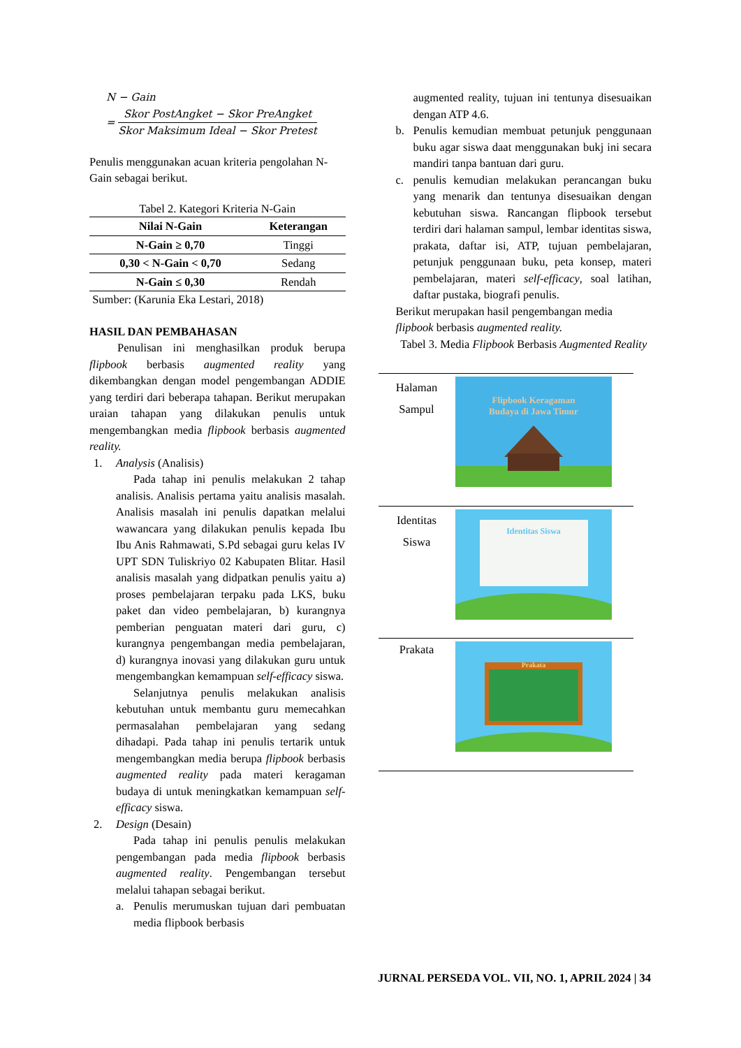N − Gain
= Skor PostAngket − Skor PreAngket Skor Maksimum Ideal − Skor Pretest
Penulis menggunakan acuan kriteria pengolahan N-Gain sebagai berikut.
Tabel 2. Kategori Kriteria N-Gain
| Nilai N-Gain | Keterangan |
| --- | --- |
| N-Gain ≥ 0,70 | Tinggi |
| 0,30 < N-Gain < 0,70 | Sedang |
| N-Gain ≤ 0,30 | Rendah |
Sumber: (Karunia Eka Lestari, 2018)
HASIL DAN PEMBAHASAN
Penulisan ini menghasilkan produk berupa flipbook berbasis augmented reality yang dikembangkan dengan model pengembangan ADDIE yang terdiri dari beberapa tahapan. Berikut merupakan uraian tahapan yang dilakukan penulis untuk mengembangkan media flipbook berbasis augmented reality.
1. Analysis (Analisis)
Pada tahap ini penulis melakukan 2 tahap analisis. Analisis pertama yaitu analisis masalah. Analisis masalah ini penulis dapatkan melalui wawancara yang dilakukan penulis kepada Ibu Ibu Anis Rahmawati, S.Pd sebagai guru kelas IV UPT SDN Tuliskriyo 02 Kabupaten Blitar. Hasil analisis masalah yang didpatkan penulis yaitu a) proses pembelajaran terpaku pada LKS, buku paket dan video pembelajaran, b) kurangnya pemberian penguatan materi dari guru, c) kurangnya pengembangan media pembelajaran, d) kurangnya inovasi yang dilakukan guru untuk mengembangkan kemampuan self-efficacy siswa.
Selanjutnya penulis melakukan analisis kebutuhan untuk membantu guru memecahkan permasalahan pembelajaran yang sedang dihadapi. Pada tahap ini penulis tertarik untuk mengembangkan media berupa flipbook berbasis augmented reality pada materi keragaman budaya di untuk meningkatkan kemampuan self-efficacy siswa.
2. Design (Desain)
Pada tahap ini penulis penulis melakukan pengembangan pada media flipbook berbasis augmented reality. Pengembangan tersebut melalui tahapan sebagai berikut.
a. Penulis merumuskan tujuan dari pembuatan media flipbook berbasis
augmented reality, tujuan ini tentunya disesuaikan dengan ATP 4.6.
b. Penulis kemudian membuat petunjuk penggunaan buku agar siswa daat menggunakan bukj ini secara mandiri tanpa bantuan dari guru.
c. penulis kemudian melakukan perancangan buku yang menarik dan tentunya disesuaikan dengan kebutuhan siswa. Rancangan flipbook tersebut terdiri dari halaman sampul, lembar identitas siswa, prakata, daftar isi, ATP, tujuan pembelajaran, petunjuk penggunaan buku, peta konsep, materi pembelajaran, materi self-efficacy, soal latihan, daftar pustaka, biografi penulis.
Berikut merupakan hasil pengembangan media flipbook berbasis augmented reality.
Tabel 3. Media Flipbook Berbasis Augmented Reality
| Halaman Sampul | Flipbook Keragaman Budaya di Jawa Timur |
| Identitas Siswa | Identitas Siswa |
| Prakata | Prakata |
JURNAL PERSEDA VOL. VII, NO. 1, APRIL 2024 | 34